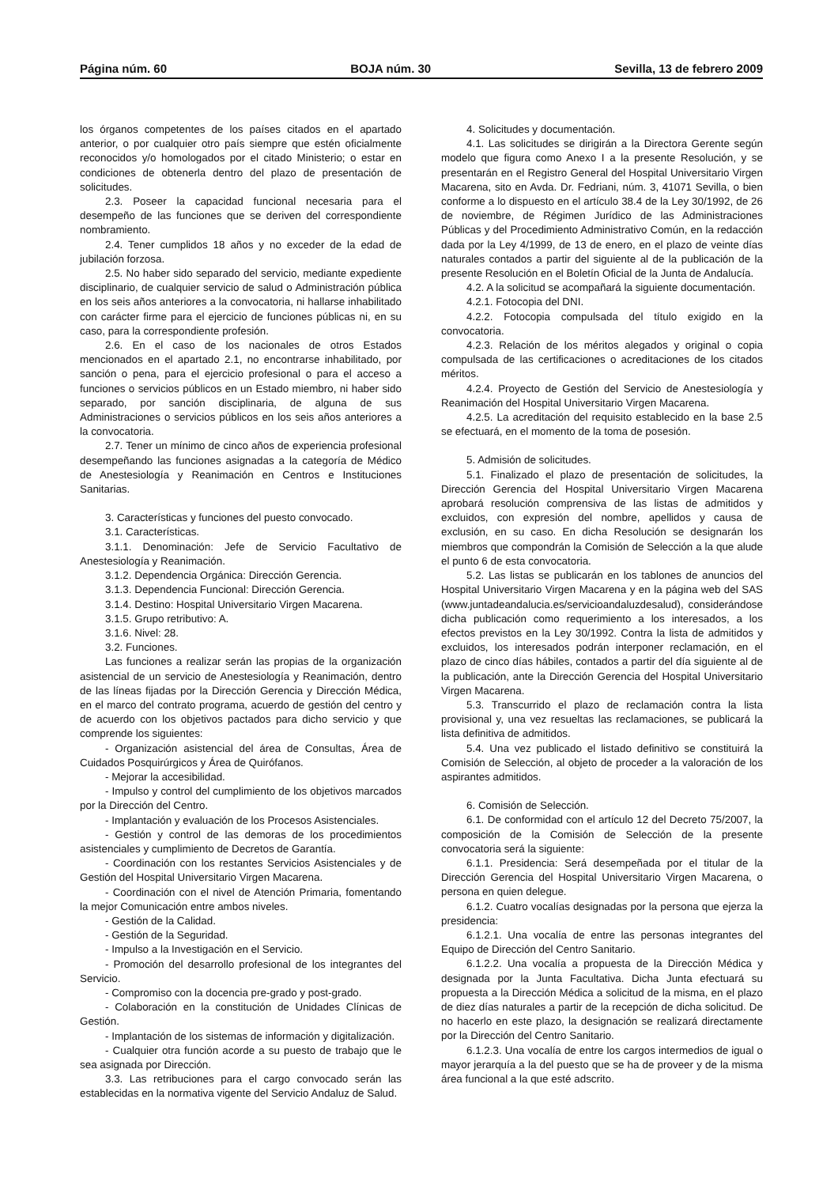Página núm. 60 BOJA núm. 30 Sevilla, 13 de febrero 2009
los órganos competentes de los países citados en el apartado anterior, o por cualquier otro país siempre que estén oficialmente reconocidos y/o homologados por el citado Ministerio; o estar en condiciones de obtenerla dentro del plazo de presentación de solicitudes.
2.3. Poseer la capacidad funcional necesaria para el desempeño de las funciones que se deriven del correspondiente nombramiento.
2.4. Tener cumplidos 18 años y no exceder de la edad de jubilación forzosa.
2.5. No haber sido separado del servicio, mediante expediente disciplinario, de cualquier servicio de salud o Administración pública en los seis años anteriores a la convocatoria, ni hallarse inhabilitado con carácter firme para el ejercicio de funciones públicas ni, en su caso, para la correspondiente profesión.
2.6. En el caso de los nacionales de otros Estados mencionados en el apartado 2.1, no encontrarse inhabilitado, por sanción o pena, para el ejercicio profesional o para el acceso a funciones o servicios públicos en un Estado miembro, ni haber sido separado, por sanción disciplinaria, de alguna de sus Administraciones o servicios públicos en los seis años anteriores a la convocatoria.
2.7. Tener un mínimo de cinco años de experiencia profesional desempeñando las funciones asignadas a la categoría de Médico de Anestesiología y Reanimación en Centros e Instituciones Sanitarias.
3. Características y funciones del puesto convocado.
3.1. Características.
3.1.1. Denominación: Jefe de Servicio Facultativo de Anestesiología y Reanimación.
3.1.2. Dependencia Orgánica: Dirección Gerencia.
3.1.3. Dependencia Funcional: Dirección Gerencia.
3.1.4. Destino: Hospital Universitario Virgen Macarena.
3.1.5. Grupo retributivo: A.
3.1.6. Nivel: 28.
3.2. Funciones.
Las funciones a realizar serán las propias de la organización asistencial de un servicio de Anestesiología y Reanimación, dentro de las líneas fijadas por la Dirección Gerencia y Dirección Médica, en el marco del contrato programa, acuerdo de gestión del centro y de acuerdo con los objetivos pactados para dicho servicio y que comprende los siguientes:
- Organización asistencial del área de Consultas, Área de Cuidados Posquirúrgicos y Área de Quirófanos.
- Mejorar la accesibilidad.
- Impulso y control del cumplimiento de los objetivos marcados por la Dirección del Centro.
- Implantación y evaluación de los Procesos Asistenciales.
- Gestión y control de las demoras de los procedimientos asistenciales y cumplimiento de Decretos de Garantía.
- Coordinación con los restantes Servicios Asistenciales y de Gestión del Hospital Universitario Virgen Macarena.
- Coordinación con el nivel de Atención Primaria, fomentando la mejor Comunicación entre ambos niveles.
- Gestión de la Calidad.
- Gestión de la Seguridad.
- Impulso a la Investigación en el Servicio.
- Promoción del desarrollo profesional de los integrantes del Servicio.
- Compromiso con la docencia pre-grado y post-grado.
- Colaboración en la constitución de Unidades Clínicas de Gestión.
- Implantación de los sistemas de información y digitalización.
- Cualquier otra función acorde a su puesto de trabajo que le sea asignada por Dirección.
3.3. Las retribuciones para el cargo convocado serán las establecidas en la normativa vigente del Servicio Andaluz de Salud.
4. Solicitudes y documentación.
4.1. Las solicitudes se dirigirán a la Directora Gerente según modelo que figura como Anexo I a la presente Resolución, y se presentarán en el Registro General del Hospital Universitario Virgen Macarena, sito en Avda. Dr. Fedriani, núm. 3, 41071 Sevilla, o bien conforme a lo dispuesto en el artículo 38.4 de la Ley 30/1992, de 26 de noviembre, de Régimen Jurídico de las Administraciones Públicas y del Procedimiento Administrativo Común, en la redacción dada por la Ley 4/1999, de 13 de enero, en el plazo de veinte días naturales contados a partir del siguiente al de la publicación de la presente Resolución en el Boletín Oficial de la Junta de Andalucía.
4.2. A la solicitud se acompañará la siguiente documentación.
4.2.1. Fotocopia del DNI.
4.2.2. Fotocopia compulsada del título exigido en la convocatoria.
4.2.3. Relación de los méritos alegados y original o copia compulsada de las certificaciones o acreditaciones de los citados méritos.
4.2.4. Proyecto de Gestión del Servicio de Anestesiología y Reanimación del Hospital Universitario Virgen Macarena.
4.2.5. La acreditación del requisito establecido en la base 2.5 se efectuará, en el momento de la toma de posesión.
5. Admisión de solicitudes.
5.1. Finalizado el plazo de presentación de solicitudes, la Dirección Gerencia del Hospital Universitario Virgen Macarena aprobará resolución comprensiva de las listas de admitidos y excluidos, con expresión del nombre, apellidos y causa de exclusión, en su caso. En dicha Resolución se designarán los miembros que compondrán la Comisión de Selección a la que alude el punto 6 de esta convocatoria.
5.2. Las listas se publicarán en los tablones de anuncios del Hospital Universitario Virgen Macarena y en la página web del SAS (www.juntadeandalucia.es/servicioandaluzdesalud), considerándose dicha publicación como requerimiento a los interesados, a los efectos previstos en la Ley 30/1992. Contra la lista de admitidos y excluidos, los interesados podrán interponer reclamación, en el plazo de cinco días hábiles, contados a partir del día siguiente al de la publicación, ante la Dirección Gerencia del Hospital Universitario Virgen Macarena.
5.3. Transcurrido el plazo de reclamación contra la lista provisional y, una vez resueltas las reclamaciones, se publicará la lista definitiva de admitidos.
5.4. Una vez publicado el listado definitivo se constituirá la Comisión de Selección, al objeto de proceder a la valoración de los aspirantes admitidos.
6. Comisión de Selección.
6.1. De conformidad con el artículo 12 del Decreto 75/2007, la composición de la Comisión de Selección de la presente convocatoria será la siguiente:
6.1.1. Presidencia: Será desempeñada por el titular de la Dirección Gerencia del Hospital Universitario Virgen Macarena, o persona en quien delegue.
6.1.2. Cuatro vocalías designadas por la persona que ejerza la presidencia:
6.1.2.1. Una vocalía de entre las personas integrantes del Equipo de Dirección del Centro Sanitario.
6.1.2.2. Una vocalía a propuesta de la Dirección Médica y designada por la Junta Facultativa. Dicha Junta efectuará su propuesta a la Dirección Médica a solicitud de la misma, en el plazo de diez días naturales a partir de la recepción de dicha solicitud. De no hacerlo en este plazo, la designación se realizará directamente por la Dirección del Centro Sanitario.
6.1.2.3. Una vocalía de entre los cargos intermedios de igual o mayor jerarquía a la del puesto que se ha de proveer y de la misma área funcional a la que esté adscrito.